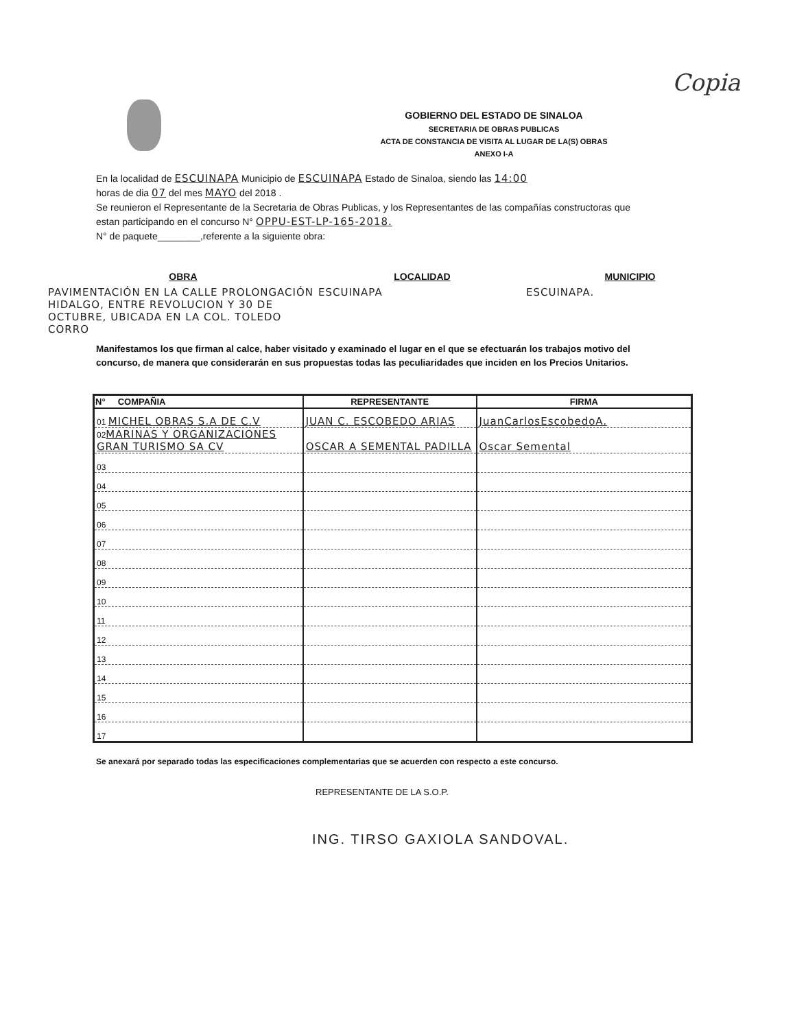Copia
GOBIERNO DEL ESTADO DE SINALOA
SECRETARIA DE OBRAS PUBLICAS
ACTA DE CONSTANCIA DE VISITA AL LUGAR DE LA(S) OBRAS
ANEXO I-A
En la localidad de ESCUINAPA Municipio de ESCUINAPA Estado de Sinaloa, siendo las 14:00
horas de dia 07 del mes MAYO del 2018 .
Se reunieron el Representante de la Secretaria de Obras Publicas, y los Representantes de las compañías constructoras que estan participando en el concurso N° OPPU-EST-LP-165-2018.
N° de paquete________,referente a la siguiente obra:
OBRA
PAVIMENTACIÓN EN LA CALLE PROLONGACIÓN HIDALGO, ENTRE REVOLUCION Y 30 DE OCTUBRE, UBICADA EN LA COL. TOLEDO CORRO
LOCALIDAD
ESCUINAPA
MUNICIPIO
ESCUINAPA.
Manifestamos los que firman al calce, haber visitado y examinado el lugar en el que se efectuarán los trabajos motivo del concurso, de manera que considerarán en sus propuestas todas las peculiaridades que inciden en los Precios Unitarios.
| N° COMPAÑIA | REPRESENTANTE | FIRMA |
| --- | --- | --- |
| 01 MICHEL OBRAS S.A DE C.V | JUAN C. ESCOBEDO ARIAS | JuanCarlosEscobedoA. |
| 02 MARINAS Y ORGANIZACIONES GRAN TURISMO SA CV | OSCAR A SEMENTAL PADILLA | Oscar Semental |
| 03 | | |
| 04 | | |
| 05 | | |
| 06 | | |
| 07 | | |
| 08 | | |
| 09 | | |
| 10 | | |
| 11 | | |
| 12 | | |
| 13 | | |
| 14 | | |
| 15 | | |
| 16 | | |
| 17 | | |
Se anexará por separado todas las especificaciones complementarias que se acuerden con respecto a este concurso.
REPRESENTANTE DE LA S.O.P.
ING. TIRSO GAXIOLA SANDOVAL.